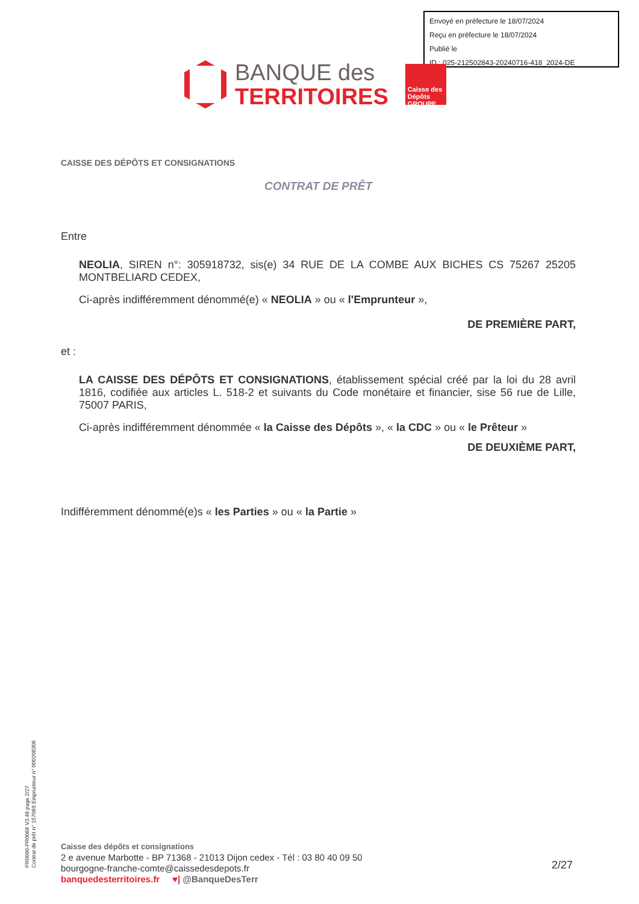Envoyé en préfecture le 18/07/2024
Reçu en préfecture le 18/07/2024
Publié le
ID : 025-212502843-20240716-418_2024-DE
BANQUE des
TERRITOIRES
Caisse des Dépôts GROUPE
CAISSE DES DÉPÔTS ET CONSIGNATIONS
CONTRAT DE PRÊT
Entre
NEOLIA, SIREN n°: 305918732, sis(e) 34 RUE DE LA COMBE AUX BICHES CS 75267 25205 MONTBELIARD CEDEX,
Ci-après indifféremment dénommé(e) « NEOLIA » ou « l'Emprunteur »,
DE PREMIÈRE PART,
et :
LA CAISSE DES DÉPÔTS ET CONSIGNATIONS, établissement spécial créé par la loi du 28 avril 1816, codifiée aux articles L. 518-2 et suivants du Code monétaire et financier, sise 56 rue de Lille, 75007 PARIS,
Ci-après indifféremment dénommée « la Caisse des Dépôts », « la CDC » ou « le Prêteur »
DE DEUXIÈME PART,
Indifféremment dénommé(e)s « les Parties » ou « la Partie »
PR0090-PR0068 V3.48 page 2/27
Contrat de prêt n° 157069 Emprunteur n° 000208306
Caisse des dépôts et consignations
2 e avenue Marbotte - BP 71368 - 21013 Dijon cedex - Tél : 03 80 40 09 50
bourgogne-franche-comte@caissedesdepots.fr
banquedesterritoires.fr ♥| @BanqueDesTerr
2/27